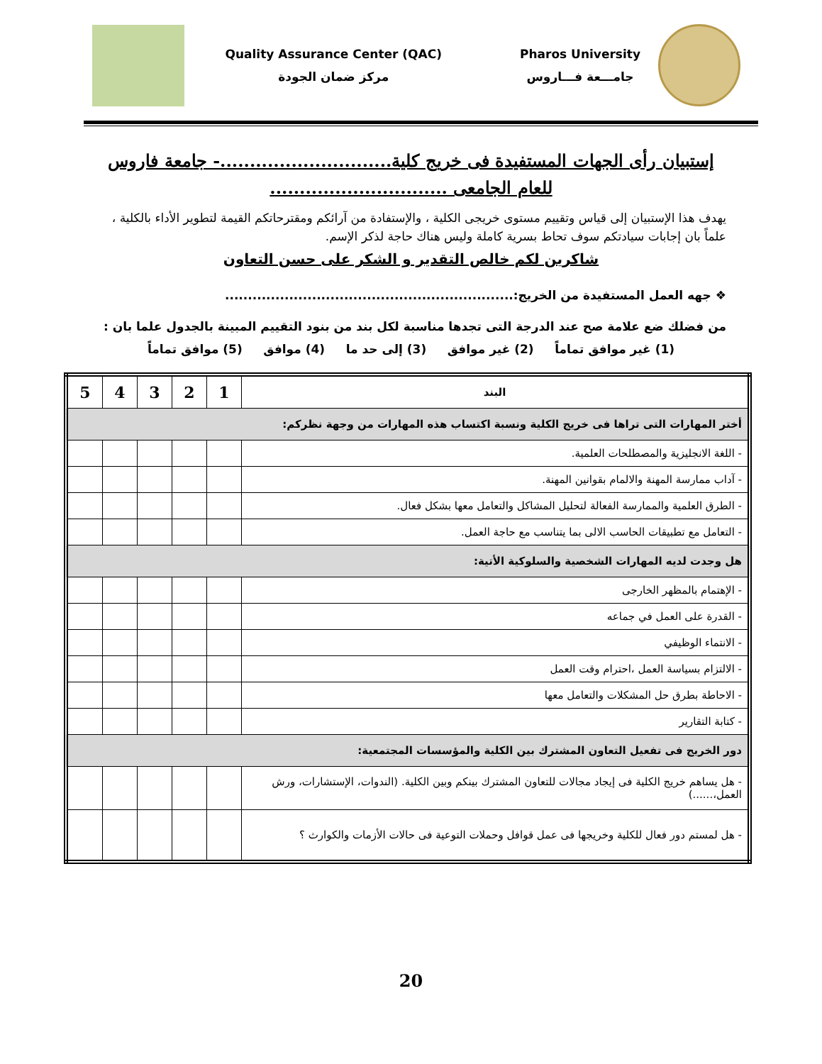Pharos University
جامـــعة فـــاروس
Quality Assurance Center (QAC)
مركز ضمان الجودة
إستبيان رأى الجهات المستفيدة فى خريج كلية.............................- جامعة فاروس
للعام الجامعى ..............................
يهدف هذا الإستبيان إلى قياس وتقييم مستوى خريجى الكلية ، والإستفادة من آرائكم ومقترحاتكم القيمة لتطوير الأداء بالكلية ، علماً بان إجابات سيادتكم سوف تحاط بسرية كاملة وليس هناك حاجة لذكر الإسم.
شاكرين لكم خالص التقدير و الشكر على حسن التعاون
❖ جهه العمل المستفيدة من الخريج:...............................................................
من فضلك ضع علامة صح عند الدرجة التى تجدها مناسبة لكل بند من بنود التقييم المبينة بالجدول علما بان :
(1) غير موافق تماماً (2) غير موافق (3) إلى حد ما (4) موافق (5) موافق تماماً
| البند | 1 | 2 | 3 | 4 | 5 |
| --- | --- | --- | --- | --- | --- |
| أختر المهارات التى تراها فى خريج الكلية ونسبة اكتساب هذه المهارات من وجهة نظركم: | | | | | |
| - اللغة الانجليزية والمصطلحات العلمية. | | | | | |
| - آداب ممارسة المهنة والالمام بقوانين المهنة. | | | | | |
| - الطرق العلمية والممارسة الفعالة لتحليل المشاكل والتعامل معها بشكل فعال. | | | | | |
| - التعامل مع تطبيقات الحاسب الالى بما يتناسب مع حاجة العمل. | | | | | |
| هل وجدت لديه المهارات الشخصية والسلوكية الأتية: | | | | | |
| - الإهتمام بالمظهر الخارجى | | | | | |
| - القدرة على العمل في جماعه | | | | | |
| - الانتماء الوظيفي | | | | | |
| - الالتزام بسياسة العمل ،احترام وقت العمل | | | | | |
| - الاحاطة بطرق حل المشكلات والتعامل معها | | | | | |
| - كتابة التقارير | | | | | |
| دور الخريج فى تفعيل التعاون المشترك بين الكلية والمؤسسات المجتمعية: | | | | | |
| - هل يساهم خريج الكلية فى إيجاد مجالات للتعاون المشترك بينكم وبين الكلية. (الندوات، الإستشارات، ورش العمل،......) | | | | | |
| - هل لمستم دور فعال للكلية وخريجها فى عمل قوافل وحملات التوعية فى حالات الأزمات والكوارث ؟ | | | | | |
20